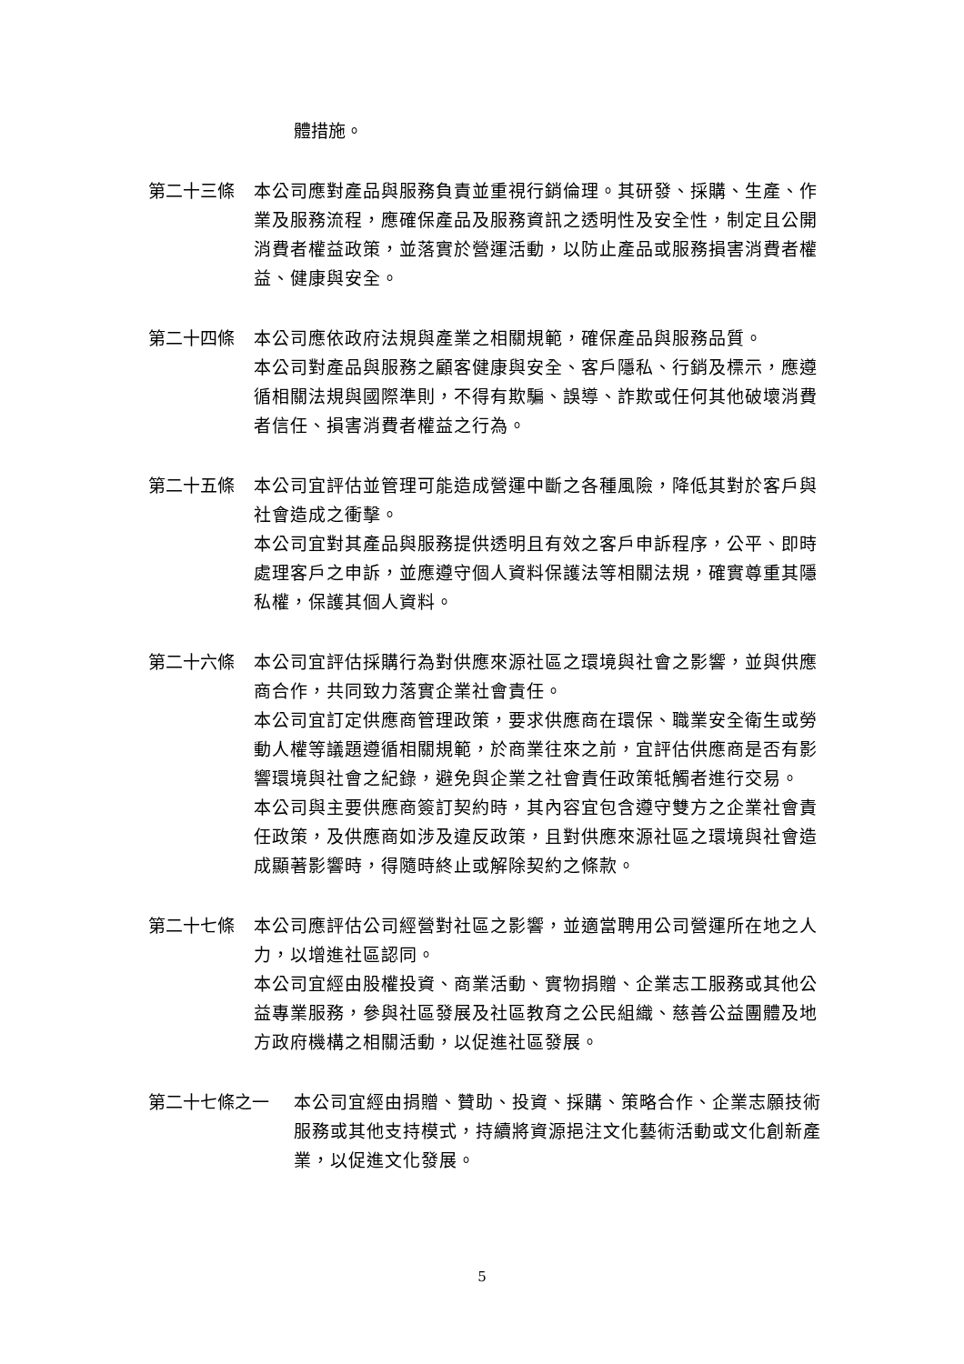體措施。
第二十三條 本公司應對產品與服務負責並重視行銷倫理。其研發、採購、生產、作業及服務流程，應確保產品及服務資訊之透明性及安全性，制定且公開消費者權益政策，並落實於營運活動，以防止產品或服務損害消費者權益、健康與安全。
第二十四條 本公司應依政府法規與產業之相關規範，確保產品與服務品質。
本公司對產品與服務之顧客健康與安全、客戶隱私、行銷及標示，應遵循相關法規與國際準則，不得有欺騙、誤導、詐欺或任何其他破壞消費者信任、損害消費者權益之行為。
第二十五條 本公司宜評估並管理可能造成營運中斷之各種風險，降低其對於客戶與社會造成之衝擊。
本公司宜對其產品與服務提供透明且有效之客戶申訴程序，公平、即時處理客戶之申訴，並應遵守個人資料保護法等相關法規，確實尊重其隱私權，保護其個人資料。
第二十六條 本公司宜評估採購行為對供應來源社區之環境與社會之影響，並與供應商合作，共同致力落實企業社會責任。
本公司宜訂定供應商管理政策，要求供應商在環保、職業安全衛生或勞動人權等議題遵循相關規範，於商業往來之前，宜評估供應商是否有影響環境與社會之紀錄，避免與企業之社會責任政策牴觸者進行交易。
本公司與主要供應商簽訂契約時，其內容宜包含遵守雙方之企業社會責任政策，及供應商如涉及違反政策，且對供應來源社區之環境與社會造成顯著影響時，得隨時終止或解除契約之條款。
第二十七條 本公司應評估公司經營對社區之影響，並適當聘用公司營運所在地之人力，以增進社區認同。
本公司宜經由股權投資、商業活動、實物捐贈、企業志工服務或其他公益專業服務，參與社區發展及社區教育之公民組織、慈善公益團體及地方政府機構之相關活動，以促進社區發展。
第二十七條之一 本公司宜經由捐贈、贊助、投資、採購、策略合作、企業志願技術服務或其他支持模式，持續將資源挹注文化藝術活動或文化創新產業，以促進文化發展。
5